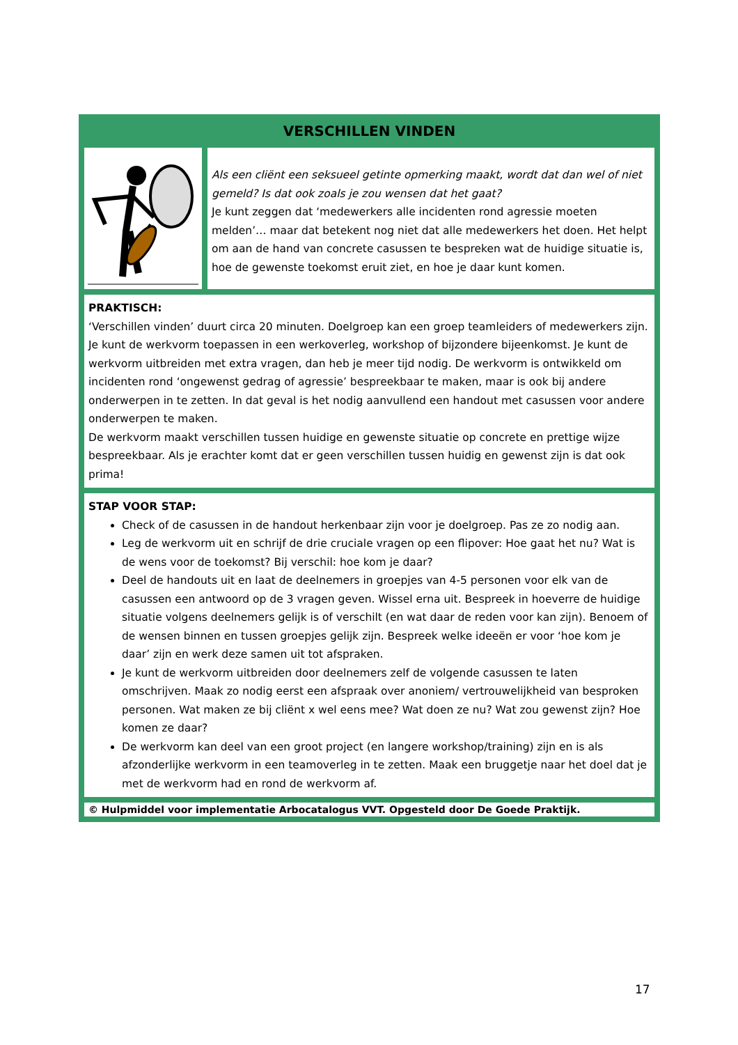VERSCHILLEN VINDEN
Als een cliënt een seksueel getinte opmerking maakt, wordt dat dan wel of niet gemeld? Is dat ook zoals je zou wensen dat het gaat?
Je kunt zeggen dat ‘medewerkers alle incidenten rond agressie moeten melden’… maar dat betekent nog niet dat alle medewerkers het doen. Het helpt om aan de hand van concrete casussen te bespreken wat de huidige situatie is, hoe de gewenste toekomst eruit ziet, en hoe je daar kunt komen.
PRAKTISCH:
‘Verschillen vinden’ duurt circa 20 minuten. Doelgroep kan een groep teamleiders of medewerkers zijn. Je kunt de werkvorm toepassen in een werkoverleg, workshop of bijzondere bijeenkomst. Je kunt de werkvorm uitbreiden met extra vragen, dan heb je meer tijd nodig. De werkvorm is ontwikkeld om incidenten rond ‘ongewenst gedrag of agressie’ bespreekbaar te maken, maar is ook bij andere onderwerpen in te zetten. In dat geval is het nodig aanvullend een handout met casussen voor andere onderwerpen te maken.
De werkvorm maakt verschillen tussen huidige en gewenste situatie op concrete en prettige wijze bespreekbaar. Als je erachter komt dat er geen verschillen tussen huidig en gewenst zijn is dat ook prima!
STAP VOOR STAP:
Check of de casussen in de handout herkenbaar zijn voor je doelgroep. Pas ze zo nodig aan.
Leg de werkvorm uit en schrijf de drie cruciale vragen op een flipover: Hoe gaat het nu? Wat is de wens voor de toekomst? Bij verschil: hoe kom je daar?
Deel de handouts uit en laat de deelnemers in groepjes van 4-5 personen voor elk van de casussen een antwoord op de 3 vragen geven. Wissel erna uit. Bespreek in hoeverre de huidige situatie volgens deelnemers gelijk is of verschilt (en wat daar de reden voor kan zijn). Benoem of de wensen binnen en tussen groepjes gelijk zijn. Bespreek welke ideeën er voor ‘hoe kom je daar’ zijn en werk deze samen uit tot afspraken.
Je kunt de werkvorm uitbreiden door deelnemers zelf de volgende casussen te laten omschrijven. Maak zo nodig eerst een afspraak over anoniem/ vertrouwelijkheid van besproken personen. Wat maken ze bij cliënt x wel eens mee? Wat doen ze nu? Wat zou gewenst zijn? Hoe komen ze daar?
De werkvorm kan deel van een groot project (en langere workshop/training) zijn en is als afzonderlijke werkvorm in een teamoverleg in te zetten. Maak een bruggetje naar het doel dat je met de werkvorm had en rond de werkvorm af.
© Hulpmiddel voor implementatie Arbocatalogus VVT. Opgesteld door De Goede Praktijk.
17